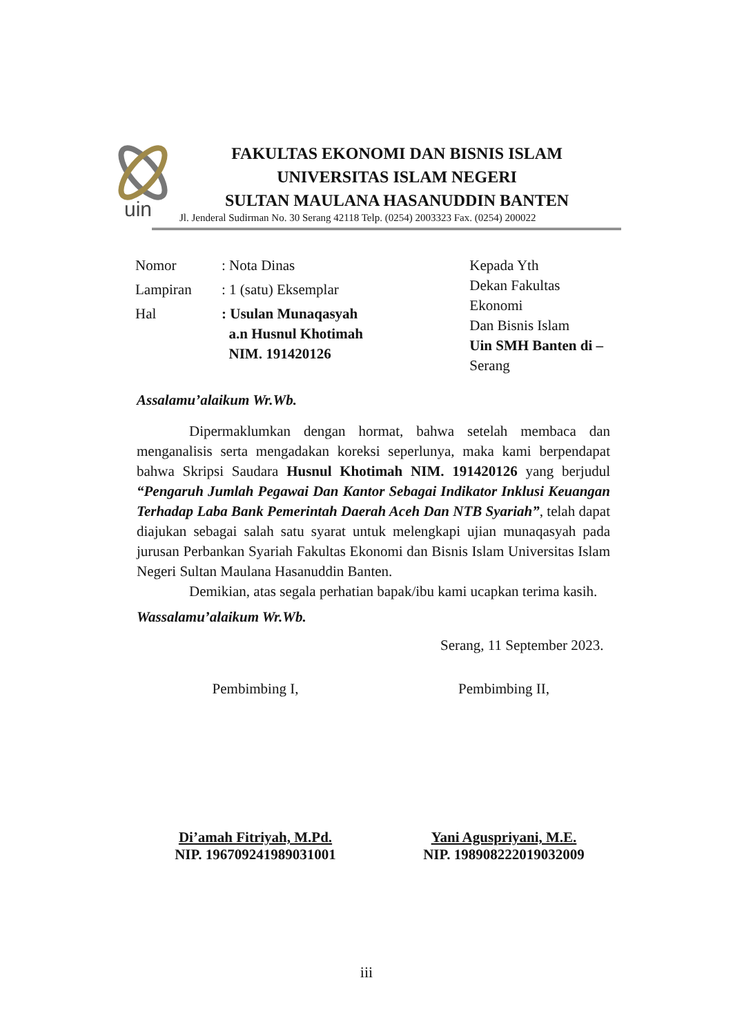uin
FAKULTAS EKONOMI DAN BISNIS ISLAM
UNIVERSITAS ISLAM NEGERI
SULTAN MAULANA HASANUDDIN BANTEN
Jl. Jenderal Sudirman No. 30 Serang 42118 Telp. (0254) 2003323 Fax. (0254) 200022
| Nomor | : Nota Dinas |
| Lampiran | : 1 (satu) Eksemplar |
| Hal | : Usulan Munaqasyah a.n Husnul Khotimah NIM. 191420126 |
Kepada Yth
Dekan Fakultas Ekonomi
Dan Bisnis Islam
Uin SMH Banten di –
Serang
Assalamu’alaikum Wr.Wb.
Dipermaklumkan dengan hormat, bahwa setelah membaca dan menganalisis serta mengadakan koreksi seperlunya, maka kami berpendapat bahwa Skripsi Saudara Husnul Khotimah NIM. 191420126 yang berjudul “Pengaruh Jumlah Pegawai Dan Kantor Sebagai Indikator Inklusi Keuangan Terhadap Laba Bank Pemerintah Daerah Aceh Dan NTB Syariah”, telah dapat diajukan sebagai salah satu syarat untuk melengkapi ujian munaqasyah pada jurusan Perbankan Syariah Fakultas Ekonomi dan Bisnis Islam Universitas Islam Negeri Sultan Maulana Hasanuddin Banten.
Demikian, atas segala perhatian bapak/ibu kami ucapkan terima kasih.
Wassalamu’alaikum Wr.Wb.
Serang, 11 September 2023.
Pembimbing I,
Di’amah Fitriyah, M.Pd.
NIP. 196709241989031001
Pembimbing II,
Yani Aguspriyani, M.E.
NIP. 198908222019032009
iii